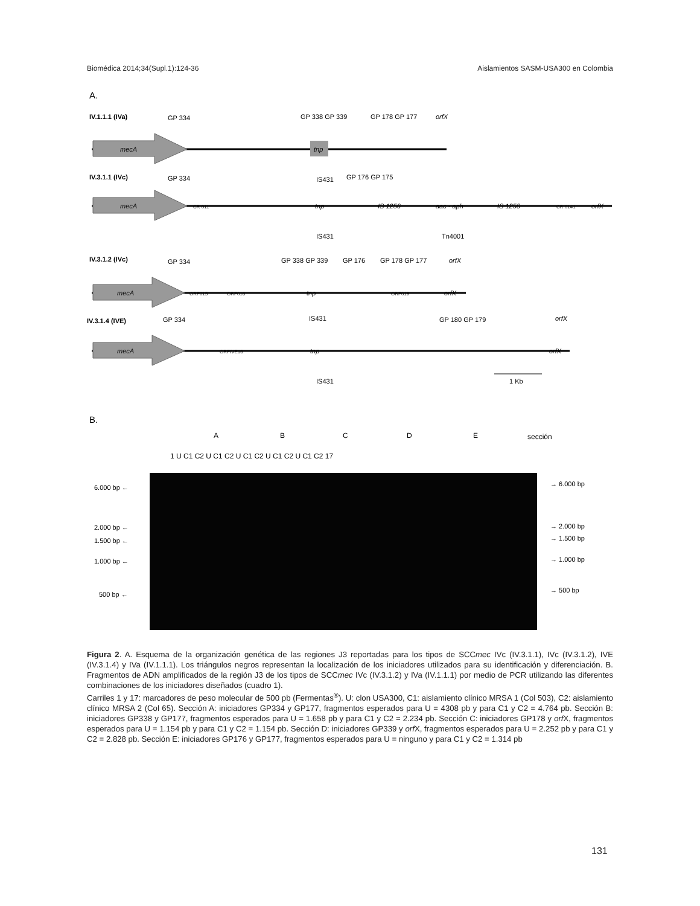Biomédica 2014;34(Supl.1):124-36 Aislamientos SASM-USA300 en Colombia
A.
IV.1.1.1 (IVa)
GP 334
GP 338 GP 339
GP 178 GP 177
orfX
mecA
tnp
IS431
IV.3.1.1 (IVc)
GP 334
GP 176 GP 175
mecA
CR 011
tnp
IS 1256
aac - aph
IS 1256
CR 0141
orfX
IS431
Tn4001
IV.3.1.2 (IVc)
GP 334
GP 338 GP 339
GP 176
GP 178 GP 177
orfX
mecA
ORF015
ORF016
tnp
ORF019
orfX
IS431
IV.3.1.4 (IVE)
GP 334
GP 180 GP 179
orfX
mecA
ORFIVE16
tnp
orfX
IS431
1 Kb
B.
A
B
C
D
E
sección
1 U C1 C2 U C1 C2 U C1 C2 U C1 C2 U C1 C2 17
6.000 bp ←
2.000 bp ←
1.500 bp ←
1.000 bp ←
500 bp ←
→ 6.000 bp
→ 2.000 bp
→ 1.500 bp
→ 1.000 bp
→ 500 bp
Figura 2. A. Esquema de la organización genética de las regiones J3 reportadas para los tipos de SCCmec IVc (IV.3.1.1), IVc (IV.3.1.2), IVE (IV.3.1.4) y IVa (IV.1.1.1). Los triángulos negros representan la localización de los iniciadores utilizados para su identificación y diferenciación. B. Fragmentos de ADN amplificados de la región J3 de los tipos de SCCmec IVc (IV.3.1.2) y IVa (IV.1.1.1) por medio de PCR utilizando las diferentes combinaciones de los iniciadores diseñados (cuadro 1).
Carriles 1 y 17: marcadores de peso molecular de 500 pb (Fermentas<sup>®</sup>). U: clon USA300, C1: aislamiento clínico MRSA 1 (Col 503), C2: aislamiento clínico MRSA 2 (Col 65). Sección A: iniciadores GP334 y GP177, fragmentos esperados para U = 4308 pb y para C1 y C2 = 4.764 pb. Sección B: iniciadores GP338 y GP177, fragmentos esperados para U = 1.658 pb y para C1 y C2 = 2.234 pb. Sección C: iniciadores GP178 y orf X, fragmentos esperados para U = 1.154 pb y para C1 y C2 = 1.154 pb. Sección D: iniciadores GP339 y orf X, fragmentos esperados para U = 2.252 pb y para C1 y C2 = 2.828 pb. Sección E: iniciadores GP176 y GP177, fragmentos esperados para U = ninguno y para C1 y C2 = 1.314 pb
131